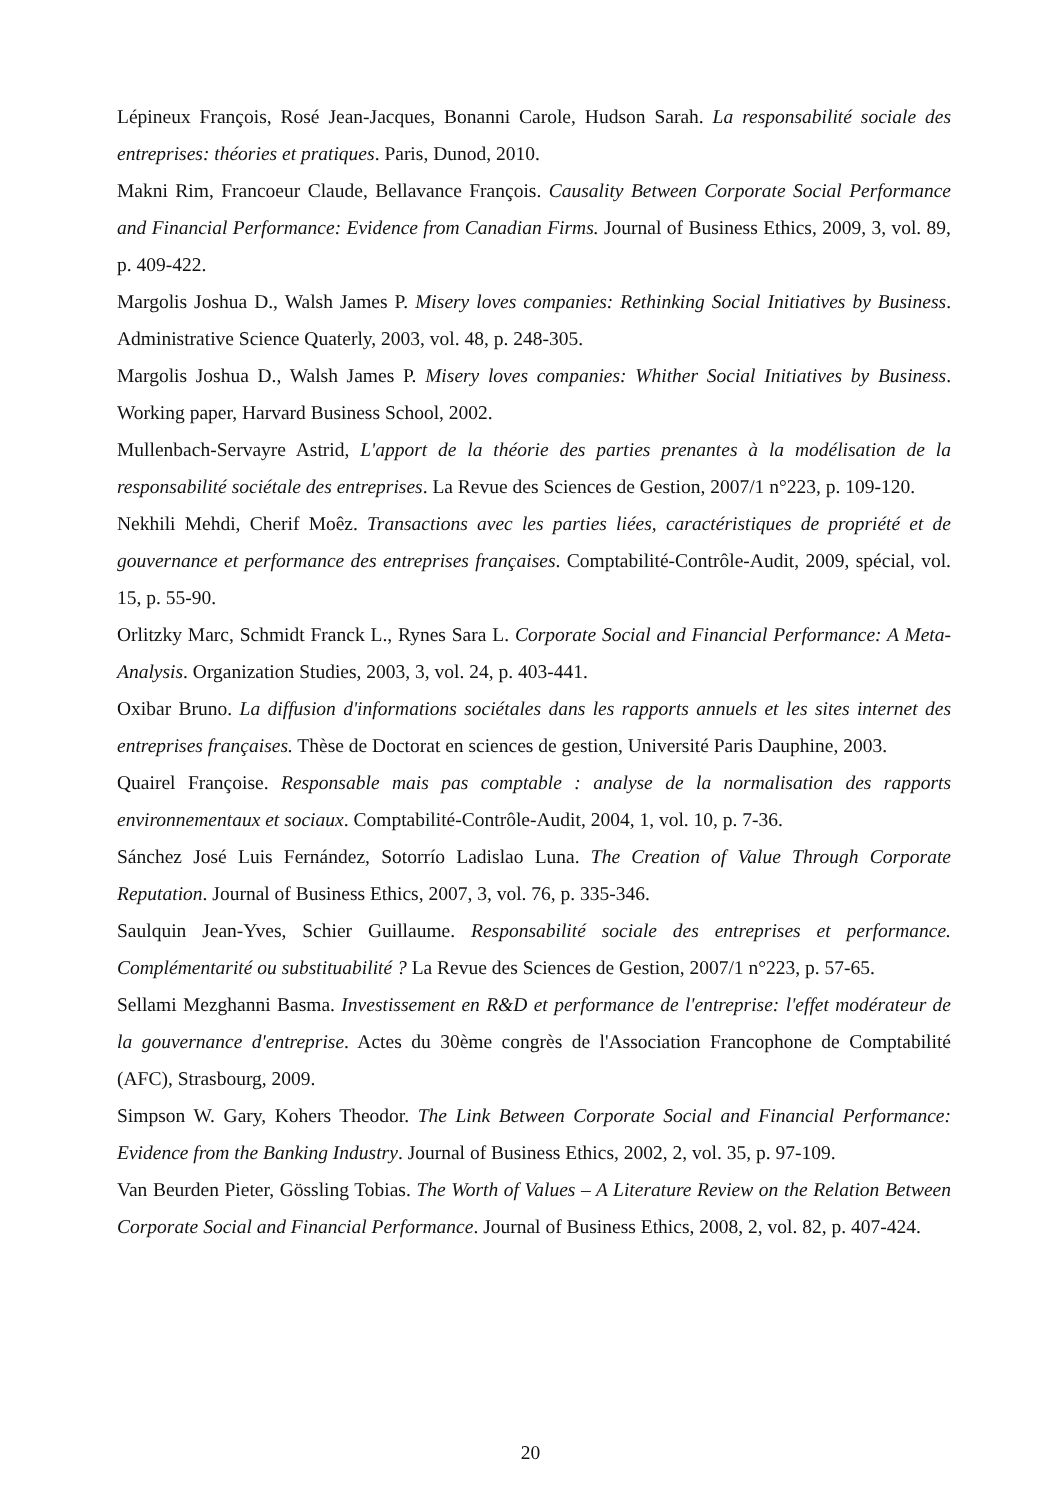Lépineux François, Rosé Jean-Jacques, Bonanni Carole, Hudson Sarah. La responsabilité sociale des entreprises: théories et pratiques. Paris, Dunod, 2010.
Makni Rim, Francoeur Claude, Bellavance François. Causality Between Corporate Social Performance and Financial Performance: Evidence from Canadian Firms. Journal of Business Ethics, 2009, 3, vol. 89, p. 409-422.
Margolis Joshua D., Walsh James P. Misery loves companies: Rethinking Social Initiatives by Business. Administrative Science Quaterly, 2003, vol. 48, p. 248-305.
Margolis Joshua D., Walsh James P. Misery loves companies: Whither Social Initiatives by Business. Working paper, Harvard Business School, 2002.
Mullenbach-Servayre Astrid, L'apport de la théorie des parties prenantes à la modélisation de la responsabilité sociétale des entreprises. La Revue des Sciences de Gestion, 2007/1 n°223, p. 109-120.
Nekhili Mehdi, Cherif Moêz. Transactions avec les parties liées, caractéristiques de propriété et de gouvernance et performance des entreprises françaises. Comptabilité-Contrôle-Audit, 2009, spécial, vol. 15, p. 55-90.
Orlitzky Marc, Schmidt Franck L., Rynes Sara L. Corporate Social and Financial Performance: A Meta-Analysis. Organization Studies, 2003, 3, vol. 24, p. 403-441.
Oxibar Bruno. La diffusion d'informations sociétales dans les rapports annuels et les sites internet des entreprises françaises. Thèse de Doctorat en sciences de gestion, Université Paris Dauphine, 2003.
Quairel Françoise. Responsable mais pas comptable : analyse de la normalisation des rapports environnementaux et sociaux. Comptabilité-Contrôle-Audit, 2004, 1, vol. 10, p. 7-36.
Sánchez José Luis Fernández, Sotorrío Ladislao Luna. The Creation of Value Through Corporate Reputation. Journal of Business Ethics, 2007, 3, vol. 76, p. 335-346.
Saulquin Jean-Yves, Schier Guillaume. Responsabilité sociale des entreprises et performance. Complémentarité ou substituabilité ? La Revue des Sciences de Gestion, 2007/1 n°223, p. 57-65.
Sellami Mezghanni Basma. Investissement en R&D et performance de l'entreprise: l'effet modérateur de la gouvernance d'entreprise. Actes du 30ème congrès de l'Association Francophone de Comptabilité (AFC), Strasbourg, 2009.
Simpson W. Gary, Kohers Theodor. The Link Between Corporate Social and Financial Performance: Evidence from the Banking Industry. Journal of Business Ethics, 2002, 2, vol. 35, p. 97-109.
Van Beurden Pieter, Gössling Tobias. The Worth of Values – A Literature Review on the Relation Between Corporate Social and Financial Performance. Journal of Business Ethics, 2008, 2, vol. 82, p. 407-424.
20